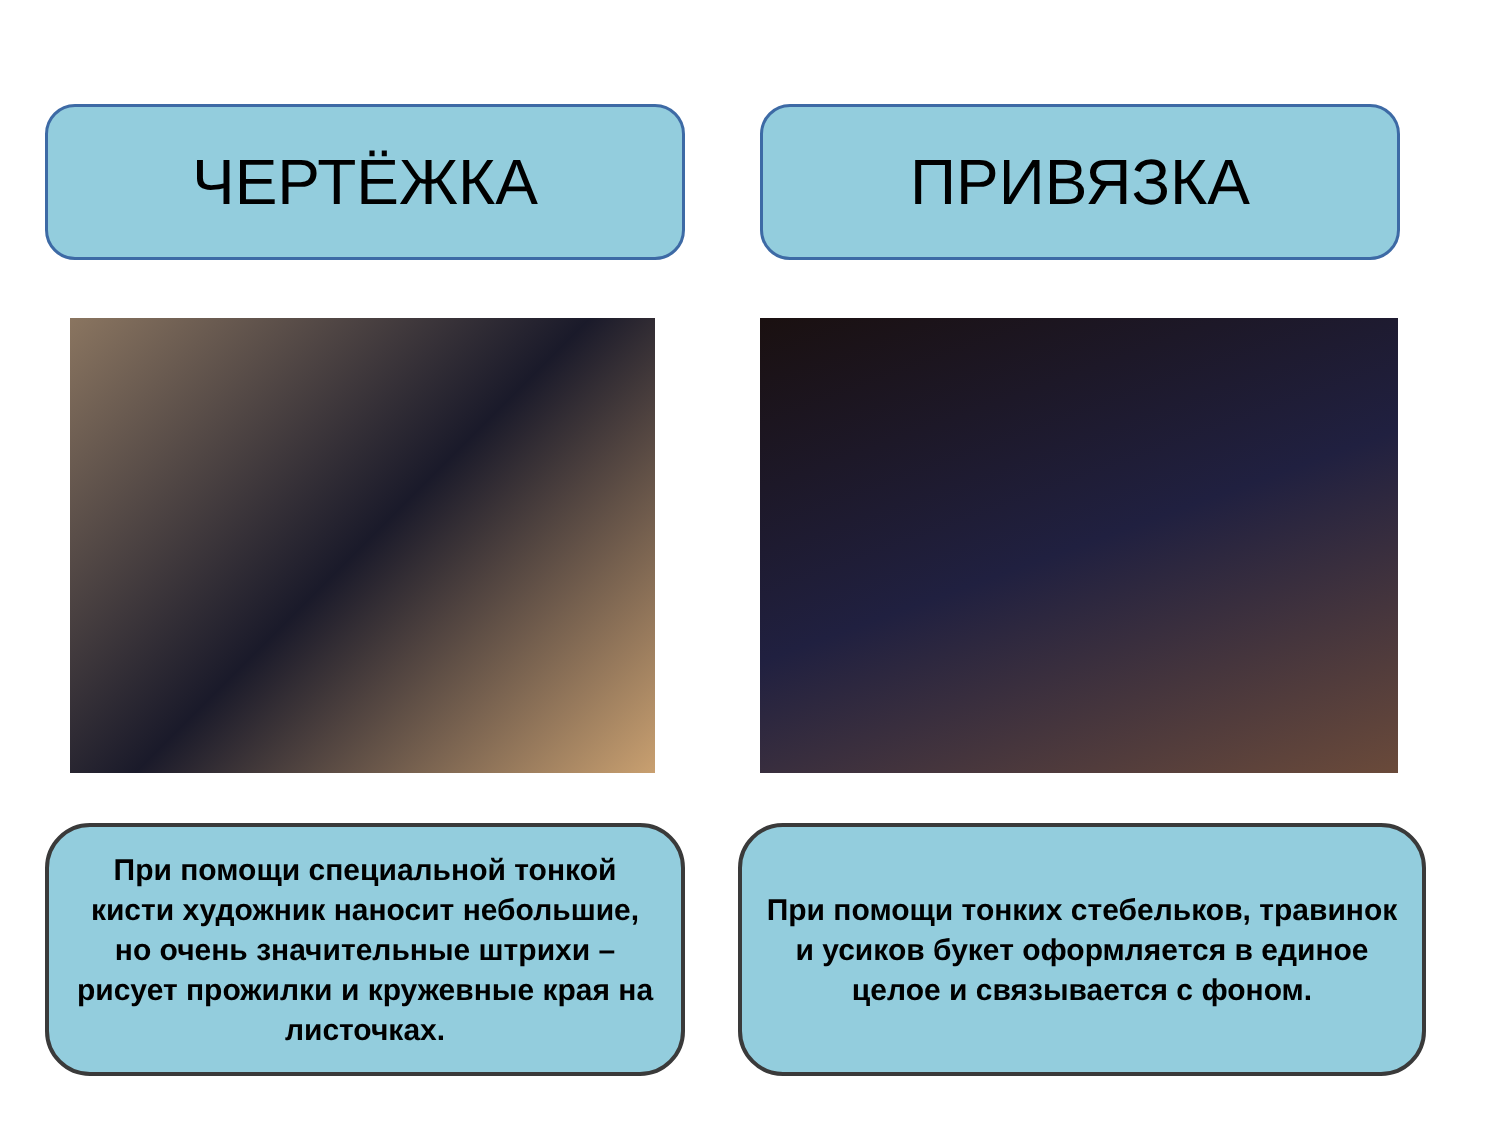ЧЕРТЁЖКА
При помощи специальной тонкой кисти художник наносит небольшие, но очень значительные штрихи – рисует прожилки и кружевные края на листочках.
ПРИВЯЗКА
При помощи тонких стебельков, травинок и усиков букет оформляется в единое целое и связывается с фоном.